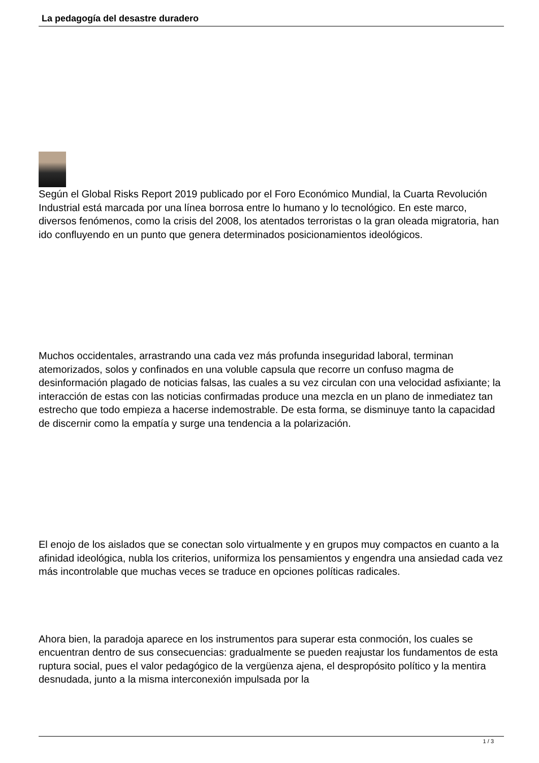La pedagogía del desastre duradero
Según el Global Risks Report 2019 publicado por el Foro Económico Mundial, la Cuarta Revolución Industrial está marcada por una línea borrosa entre lo humano y lo tecnológico. En este marco, diversos fenómenos, como la crisis del 2008, los atentados terroristas o la gran oleada migratoria, han ido confluyendo en un punto que genera determinados posicionamientos ideológicos.
Muchos occidentales, arrastrando una cada vez más profunda inseguridad laboral, terminan atemorizados, solos y confinados en una voluble capsula que recorre un confuso magma de desinformación plagado de noticias falsas, las cuales a su vez circulan con una velocidad asfixiante; la interacción de estas con las noticias confirmadas produce una mezcla en un plano de inmediatez tan estrecho que todo empieza a hacerse indemostrable. De esta forma, se disminuye tanto la capacidad de discernir como la empatía y surge una tendencia a la polarización.
El enojo de los aislados que se conectan solo virtualmente y en grupos muy compactos en cuanto a la afinidad ideológica, nubla los criterios, uniformiza los pensamientos y engendra una ansiedad cada vez más incontrolable que muchas veces se traduce en opciones políticas radicales.
Ahora bien, la paradoja aparece en los instrumentos para superar esta conmoción, los cuales se encuentran dentro de sus consecuencias: gradualmente se pueden reajustar los fundamentos de esta ruptura social, pues el valor pedagógico de la vergüenza ajena, el despropósito político y la mentira desnudada, junto a la misma interconexión impulsada por la
1 / 3